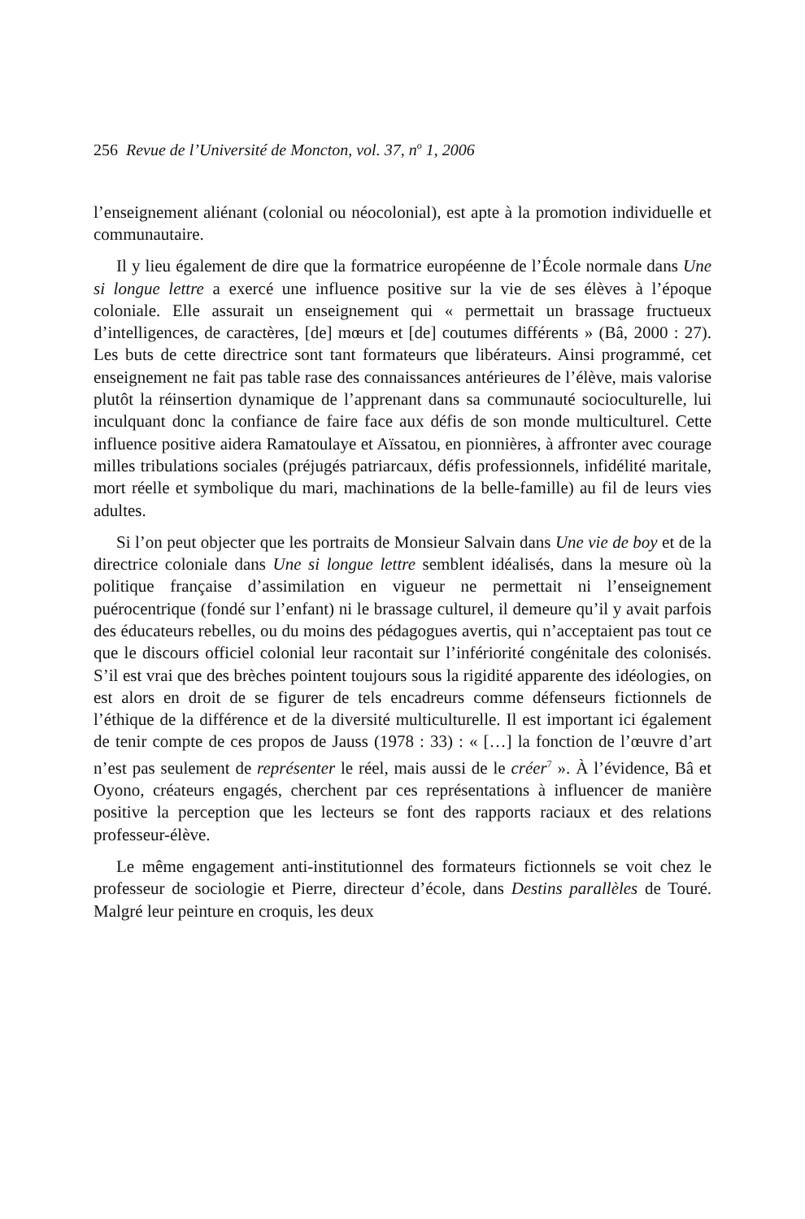256 Revue de l’Université de Moncton, vol. 37, n<sup>o</sup> 1, 2006
l’enseignement aliénant (colonial ou néocolonial), est apte à la promotion individuelle et communautaire.
Il y lieu également de dire que la formatrice européenne de l’École normale dans Une si longue lettre a exercé une influence positive sur la vie de ses élèves à l’époque coloniale. Elle assurait un enseignement qui « permettait un brassage fructueux d’intelligences, de caractères, [de] mœurs et [de] coutumes différents » (Bâ, 2000 : 27). Les buts de cette directrice sont tant formateurs que libérateurs. Ainsi programmé, cet enseignement ne fait pas table rase des connaissances antérieures de l’élève, mais valorise plutôt la réinsertion dynamique de l’apprenant dans sa communauté socioculturelle, lui inculquant donc la confiance de faire face aux défis de son monde multiculturel. Cette influence positive aidera Ramatoulaye et Aïssatou, en pionnières, à affronter avec courage milles tribulations sociales (préjugés patriarcaux, défis professionnels, infidélité maritale, mort réelle et symbolique du mari, machinations de la belle-famille) au fil de leurs vies adultes.
Si l’on peut objecter que les portraits de Monsieur Salvain dans Une vie de boy et de la directrice coloniale dans Une si longue lettre semblent idéalisés, dans la mesure où la politique française d’assimilation en vigueur ne permettait ni l’enseignement puérocentrique (fondé sur l’enfant) ni le brassage culturel, il demeure qu’il y avait parfois des éducateurs rebelles, ou du moins des pédagogues avertis, qui n’acceptaient pas tout ce que le discours officiel colonial leur racontait sur l’infériorité congénitale des colonisés. S’il est vrai que des brèches pointent toujours sous la rigidité apparente des idéologies, on est alors en droit de se figurer de tels encadreurs comme défenseurs fictionnels de l’éthique de la différence et de la diversité multiculturelle. Il est important ici également de tenir compte de ces propos de Jauss (1978 : 33) : « […] la fonction de l’œuvre d’art n’est pas seulement de représenter le réel, mais aussi de le créer<sup>7</sup> ». À l’évidence, Bâ et Oyono, créateurs engagés, cherchent par ces représentations à influencer de manière positive la perception que les lecteurs se font des rapports raciaux et des relations professeur-élève.
Le même engagement anti-institutionnel des formateurs fictionnels se voit chez le professeur de sociologie et Pierre, directeur d’école, dans Destins parallèles de Touré. Malgré leur peinture en croquis, les deux